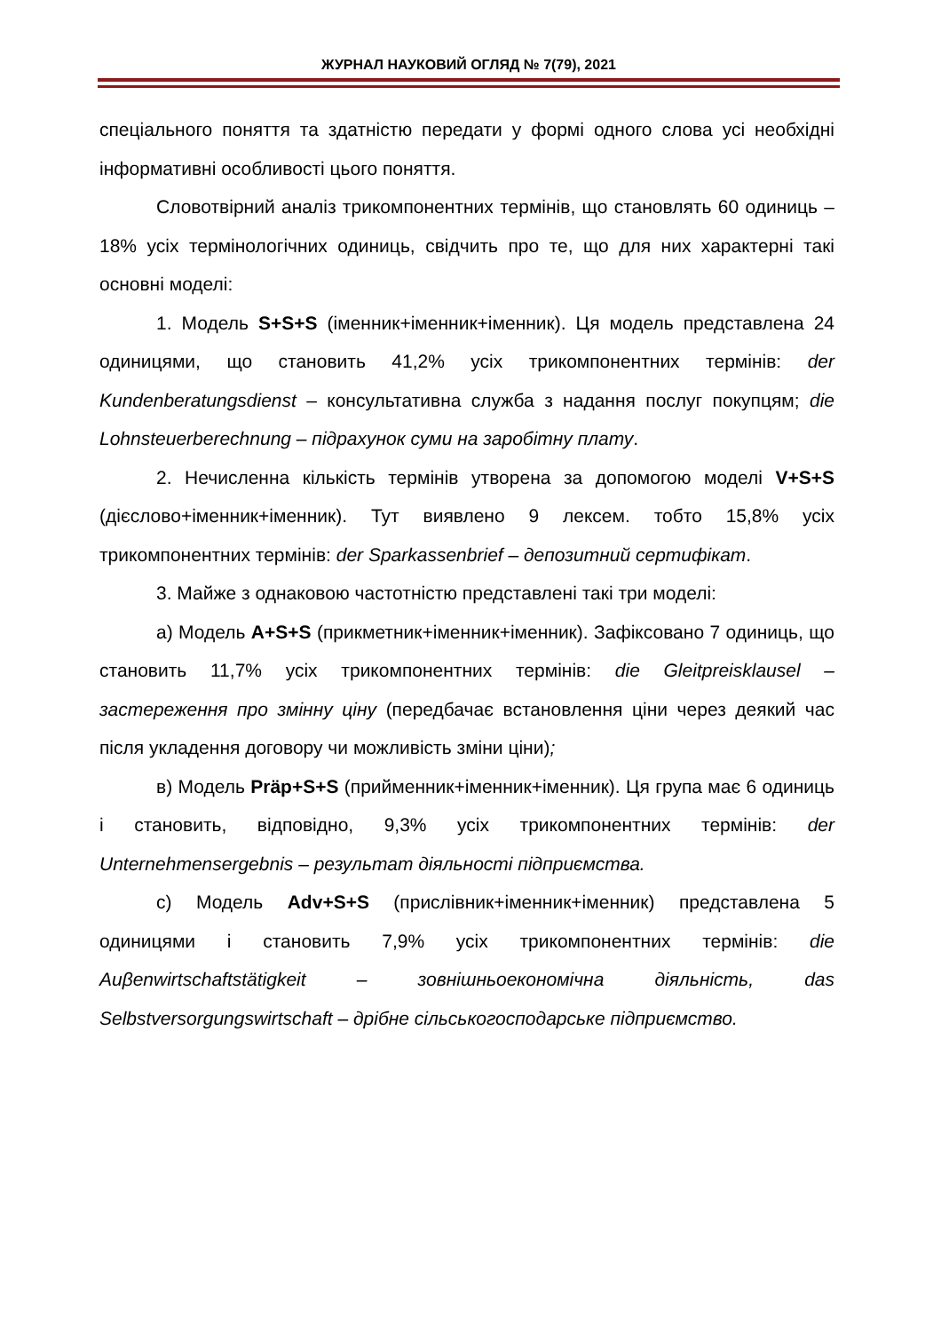ЖУРНАЛ НАУКОВИЙ ОГЛЯД № 7(79), 2021
спеціального поняття та здатністю передати у формі одного слова усі необхідні інформативні особливості цього поняття.
Словотвірний аналіз трикомпонентних термінів, що становлять 60 одиниць – 18% усіх термінологічних одиниць, свідчить про те, що для них характерні такі основні моделі:
1. Модель S+S+S (іменник+іменник+іменник). Ця модель представлена 24 одиницями, що становить 41,2% усіх трикомпонентних термінів: der Kundenberatungsdienst – консультативна служба з надання послуг покупцям; die Lohnsteuerberechnung – підрахунок суми на заробітну плату.
2. Нечисленна кількість термінів утворена за допомогою моделі V+S+S (дієслово+іменник+іменник). Тут виявлено 9 лексем. тобто 15,8% усіх трикомпонентних термінів: der Sparkassenbrief – депозитний сертифікат.
3. Майже з однаковою частотністю представлені такі три моделі:
а) Модель A+S+S (прикметник+іменник+іменник). Зафіксовано 7 одиниць, що становить 11,7% усіх трикомпонентних термінів: die Gleitpreisklausel – застереження про змінну ціну (передбачає встановлення ціни через деякий час після укладення договору чи можливість зміни ціни);
в) Модель Präp+S+S (прийменник+іменник+іменник). Ця група має 6 одиниць і становить, відповідно, 9,3% усіх трикомпонентних термінів: der Unternehmensergebnis – результат діяльності підприємства.
с) Модель Adv+S+S (прислівник+іменник+іменник) представлена 5 одиницями і становить 7,9% усіх трикомпонентних термінів: die Auβenwirtschaftstätigkeit – зовнішньоекономічна діяльність, das Selbstversorgungswirtschaft – дрібне сільськогосподарське підприємство.